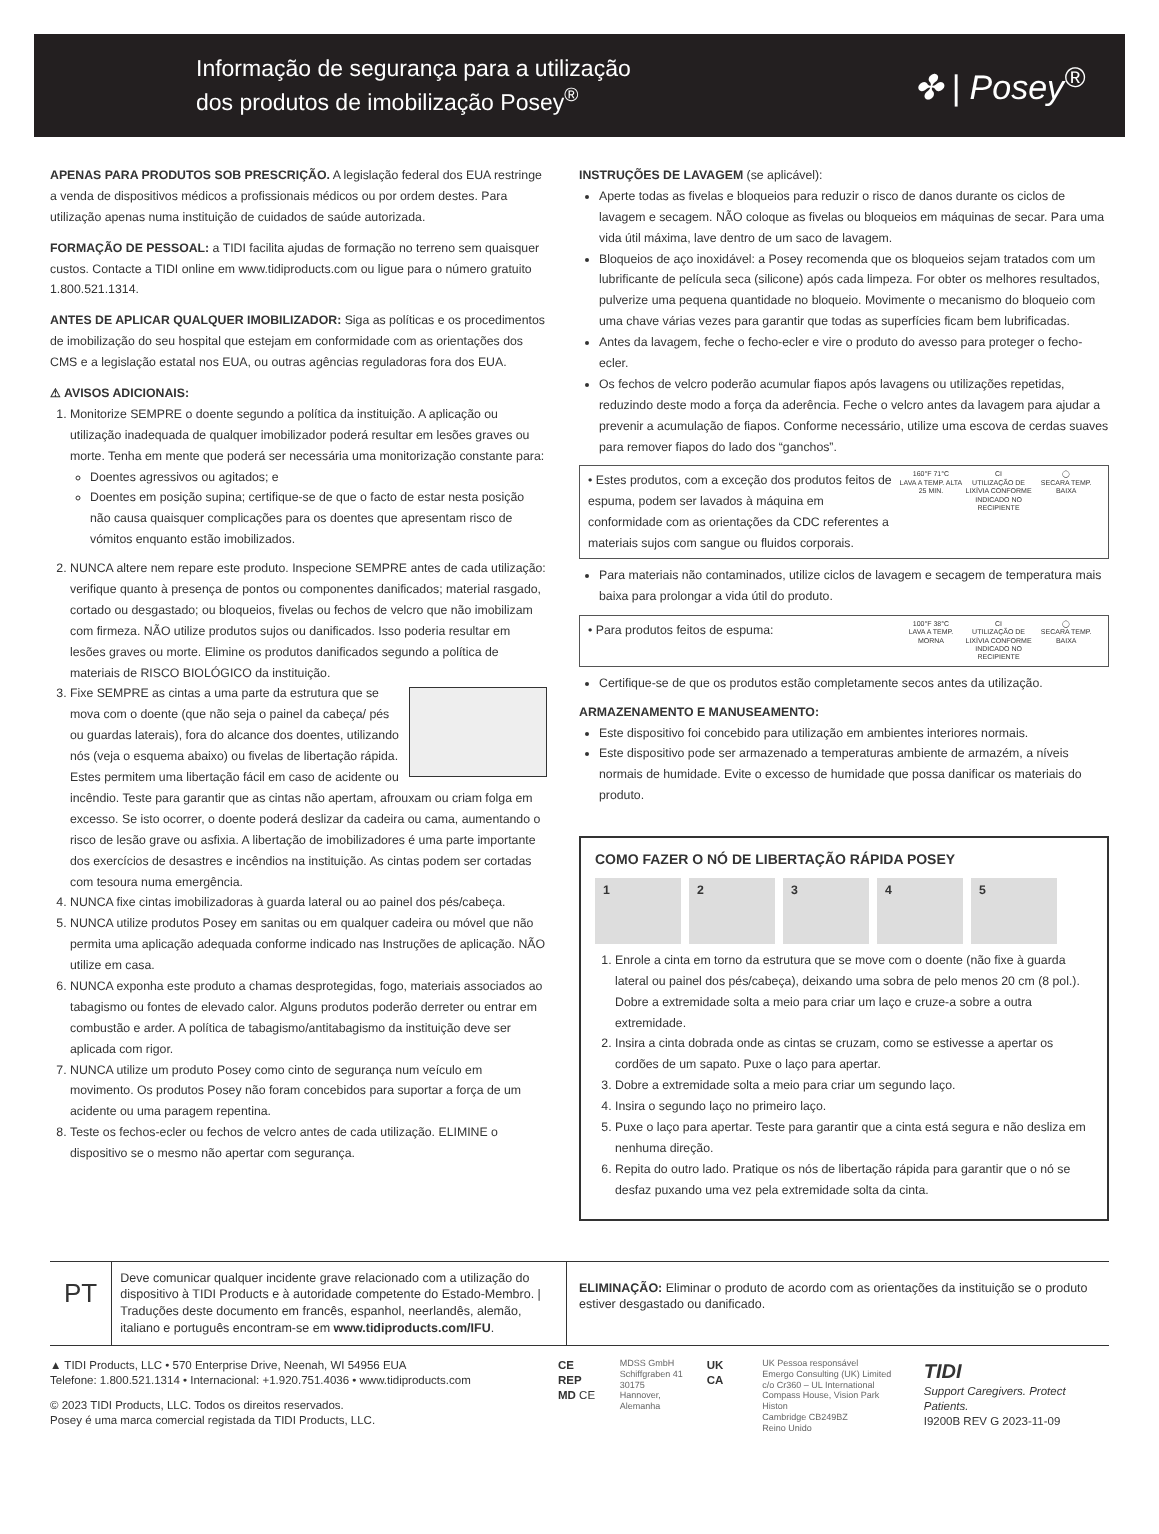Informação de segurança para a utilização
dos produtos de imobilização Posey<sup>®</sup>
✤ | Posey<sup>®</sup>
APENAS PARA PRODUTOS SOB PRESCRIÇÃO. A legislação federal dos EUA restringe a venda de dispositivos médicos a profissionais médicos ou por ordem destes. Para utilização apenas numa instituição de cuidados de saúde autorizada.
FORMAÇÃO DE PESSOAL: a TIDI facilita ajudas de formação no terreno sem quaisquer custos. Contacte a TIDI online em www.tidiproducts.com ou ligue para o número gratuito 1.800.521.1314.
ANTES DE APLICAR QUALQUER IMOBILIZADOR: Siga as políticas e os procedimentos de imobilização do seu hospital que estejam em conformidade com as orientações dos CMS e a legislação estatal nos EUA, ou outras agências reguladoras fora dos EUA.
⚠ AVISOS ADICIONAIS:
1. Monitorize SEMPRE o doente segundo a política da instituição. A aplicação ou utilização inadequada de qualquer imobilizador poderá resultar em lesões graves ou morte. Tenha em mente que poderá ser necessária uma monitorização constante para:
Doentes agressivos ou agitados; e
Doentes em posição supina; certifique-se de que o facto de estar nesta posição não causa quaisquer complicações para os doentes que apresentam risco de vómitos enquanto estão imobilizados.
2. NUNCA altere nem repare este produto. Inspecione SEMPRE antes de cada utilização: verifique quanto à presença de pontos ou componentes danificados; material rasgado, cortado ou desgastado; ou bloqueios, fivelas ou fechos de velcro que não imobilizam com firmeza. NÃO utilize produtos sujos ou danificados. Isso poderia resultar em lesões graves ou morte. Elimine os produtos danificados segundo a política de materiais de RISCO BIOLÓGICO da instituição.
3. Fixe SEMPRE as cintas a uma parte da estrutura que se mova com o doente (que não seja o painel da cabeça/ pés ou guardas laterais), fora do alcance dos doentes, utilizando nós (veja o esquema abaixo) ou fivelas de libertação rápida. Estes permitem uma libertação fácil em caso de acidente ou incêndio. Teste para garantir que as cintas não apertam, afrouxam ou criam folga em excesso. Se isto ocorrer, o doente poderá deslizar da cadeira ou cama, aumentando o risco de lesão grave ou asfixia. A libertação de imobilizadores é uma parte importante dos exercícios de desastres e incêndios na instituição. As cintas podem ser cortadas com tesoura numa emergência.
4. NUNCA fixe cintas imobilizadoras à guarda lateral ou ao painel dos pés/cabeça.
5. NUNCA utilize produtos Posey em sanitas ou em qualquer cadeira ou móvel que não permita uma aplicação adequada conforme indicado nas Instruções de aplicação. NÃO utilize em casa.
6. NUNCA exponha este produto a chamas desprotegidas, fogo, materiais associados ao tabagismo ou fontes de elevado calor. Alguns produtos poderão derreter ou entrar em combustão e arder. A política de tabagismo/antitabagismo da instituição deve ser aplicada com rigor.
7. NUNCA utilize um produto Posey como cinto de segurança num veículo em movimento. Os produtos Posey não foram concebidos para suportar a força de um acidente ou uma paragem repentina.
8. Teste os fechos-ecler ou fechos de velcro antes de cada utilização. ELIMINE o dispositivo se o mesmo não apertar com segurança.
INSTRUÇÕES DE LAVAGEM (se aplicável):
Aperte todas as fivelas e bloqueios para reduzir o risco de danos durante os ciclos de lavagem e secagem. NÃO coloque as fivelas ou bloqueios em máquinas de secar. Para uma vida útil máxima, lave dentro de um saco de lavagem.
Bloqueios de aço inoxidável: a Posey recomenda que os bloqueios sejam tratados com um lubrificante de película seca (silicone) após cada limpeza. For obter os melhores resultados, pulverize uma pequena quantidade no bloqueio. Movimente o mecanismo do bloqueio com uma chave várias vezes para garantir que todas as superfícies ficam bem lubrificadas.
Antes da lavagem, feche o fecho-ecler e vire o produto do avesso para proteger o fecho-ecler.
Os fechos de velcro poderão acumular fiapos após lavagens ou utilizações repetidas, reduzindo deste modo a força da aderência. Feche o velcro antes da lavagem para ajudar a prevenir a acumulação de fiapos. Conforme necessário, utilize uma escova de cerdas suaves para remover fiapos do lado dos “ganchos”.
• Estes produtos, com a exceção dos produtos feitos de espuma, podem ser lavados à máquina em conformidade com as orientações da CDC referentes a materiais sujos com sangue ou fluidos corporais.
160°F 71°C
LAVA A TEMP. ALTA 25 MIN.
CI
UTILIZAÇÃO DE LIXÍVIA CONFORME INDICADO NO RECIPIENTE
◯
SECARA TEMP. BAIXA
Para materiais não contaminados, utilize ciclos de lavagem e secagem de temperatura mais baixa para prolongar a vida útil do produto.
• Para produtos feitos de espuma:
100°F 38°C
LAVA A TEMP. MORNA
CI
UTILIZAÇÃO DE LIXÍVIA CONFORME INDICADO NO RECIPIENTE
◯
SECARA TEMP. BAIXA
Certifique-se de que os produtos estão completamente secos antes da utilização.
ARMAZENAMENTO E MANUSEAMENTO:
Este dispositivo foi concebido para utilização em ambientes interiores normais.
Este dispositivo pode ser armazenado a temperaturas ambiente de armazém, a níveis normais de humidade. Evite o excesso de humidade que possa danificar os materiais do produto.
COMO FAZER O NÓ DE LIBERTAÇÃO RÁPIDA POSEY
1 2 3 4 5
1. Enrole a cinta em torno da estrutura que se move com o doente (não fixe à guarda lateral ou painel dos pés/cabeça), deixando uma sobra de pelo menos 20 cm (8 pol.). Dobre a extremidade solta a meio para criar um laço e cruze-a sobre a outra extremidade.
2. Insira a cinta dobrada onde as cintas se cruzam, como se estivesse a apertar os cordões de um sapato. Puxe o laço para apertar.
3. Dobre a extremidade solta a meio para criar um segundo laço.
4. Insira o segundo laço no primeiro laço.
5. Puxe o laço para apertar. Teste para garantir que a cinta está segura e não desliza em nenhuma direção.
6. Repita do outro lado. Pratique os nós de libertação rápida para garantir que o nó se desfaz puxando uma vez pela extremidade solta da cinta.
PT
Deve comunicar qualquer incidente grave relacionado com a utilização do dispositivo à TIDI Products e à autoridade competente do Estado-Membro. | Traduções deste documento em francês, espanhol, neerlandês, alemão, italiano e português encontram-se em www.tidiproducts.com/IFU.
ELIMINAÇÃO: Eliminar o produto de acordo com as orientações da instituição se o produto estiver desgastado ou danificado.
▲ TIDI Products, LLC • 570 Enterprise Drive, Neenah, WI 54956 EUA
Telefone: 1.800.521.1314 • Internacional: +1.920.751.4036 • www.tidiproducts.com
© 2023 TIDI Products, LLC. Todos os direitos reservados.
Posey é uma marca comercial registada da TIDI Products, LLC.
CE REP
MD CE
MDSS GmbH
Schiffgraben 41
30175 Hannover,
Alemanha
UK CA
UK Pessoa responsável
Emergo Consulting (UK) Limited
c/o Cr360 – UL International
Compass House, Vision Park Histon
Cambridge CB249BZ
Reino Unido
TIDI
Support Caregivers. Protect Patients.
I9200B REV G 2023-11-09